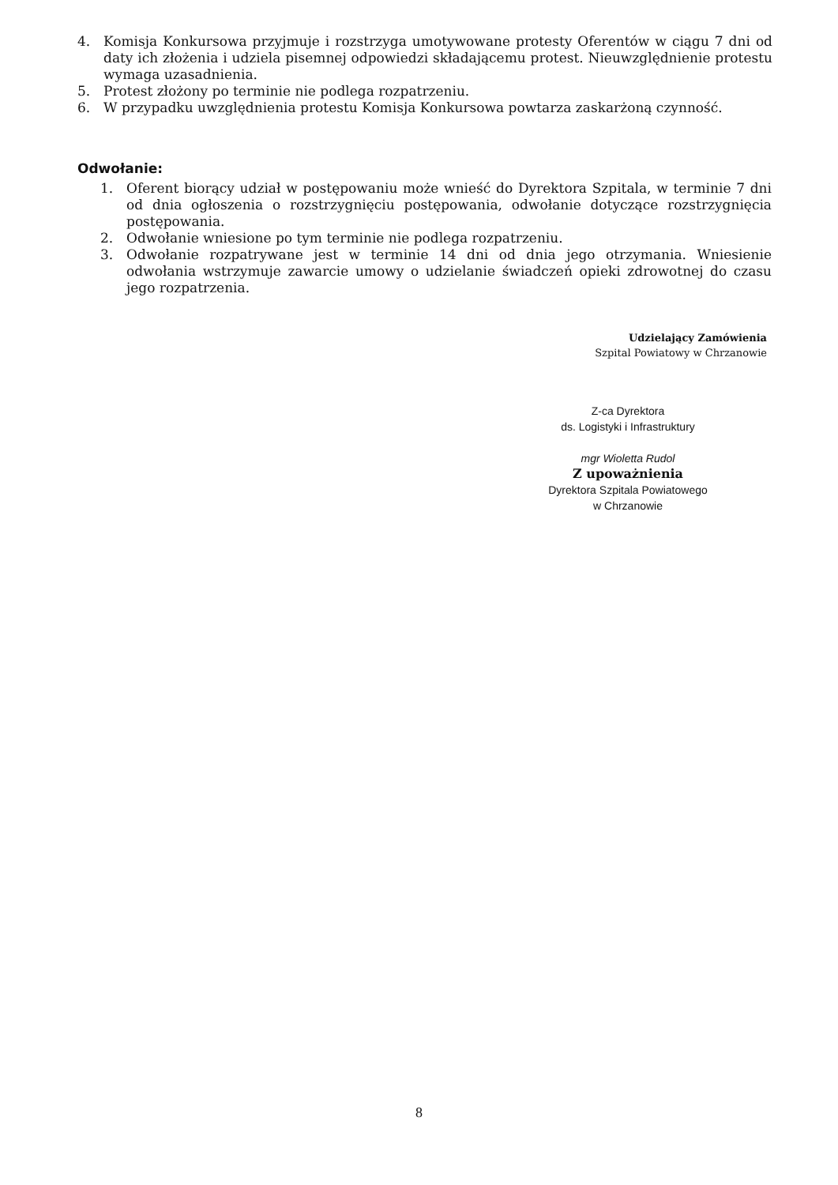4. Komisja Konkursowa przyjmuje i rozstrzyga umotywowane protesty Oferentów w ciągu 7 dni od daty ich złożenia i udziela pisemnej odpowiedzi składającemu protest. Nieuwzględnienie protestu wymaga uzasadnienia.
5. Protest złożony po terminie nie podlega rozpatrzeniu.
6. W przypadku uwzględnienia protestu Komisja Konkursowa powtarza zaskarżoną czynność.
Odwołanie:
1. Oferent biorący udział w postępowaniu może wnieść do Dyrektora Szpitala, w terminie 7 dni od dnia ogłoszenia o rozstrzygnięciu postępowania, odwołanie dotyczące rozstrzygnięcia postępowania.
2. Odwołanie wniesione po tym terminie nie podlega rozpatrzeniu.
3. Odwołanie rozpatrywane jest w terminie 14 dni od dnia jego otrzymania. Wniesienie odwołania wstrzymuje zawarcie umowy o udzielanie świadczeń opieki zdrowotnej do czasu jego rozpatrzenia.
Udzielający Zamówienia
Szpital Powiatowy w Chrzanowie
Z-ca Dyrektora
ds. Logistyki i Infrastruktury
mgr Wioletta Rudol
Z upoważnienia
Dyrektora Szpitala Powiatowego
w Chrzanowie
8